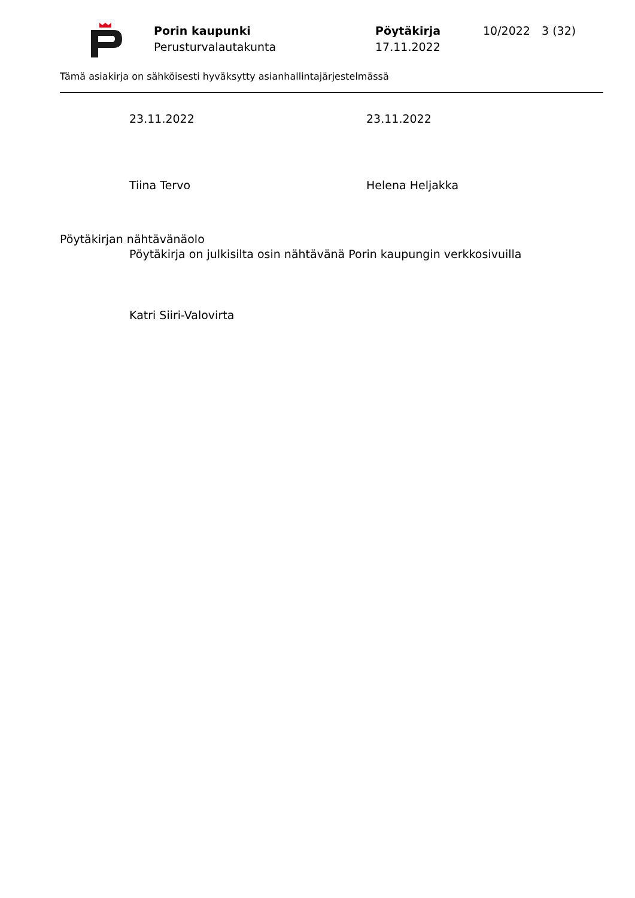Porin kaupunki
Perusturvalautakunta
Pöytäkirja
17.11.2022
10/2022 3 (32)
Tämä asiakirja on sähköisesti hyväksytty asianhallintajärjestelmässä
23.11.2022 23.11.2022
Tiina Tervo Helena Heljakka
Pöytäkirjan nähtävänäolo
Pöytäkirja on julkisilta osin nähtävänä Porin kaupungin verkkosivuilla
Katri Siiri-Valovirta